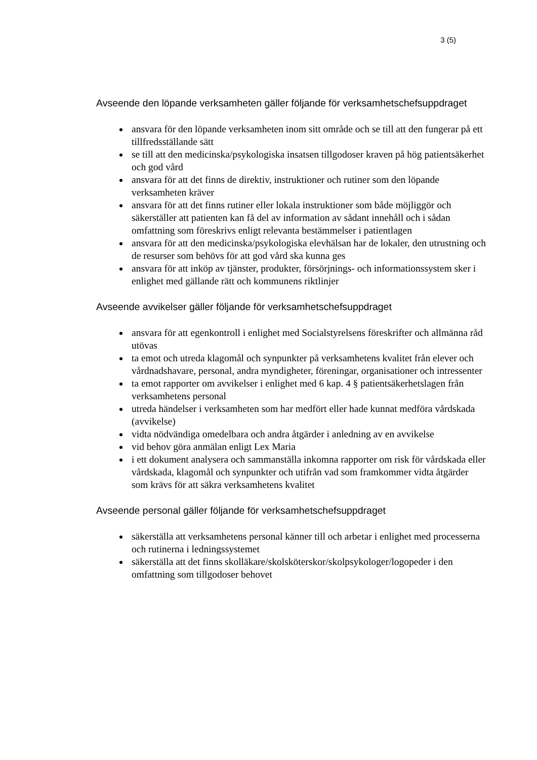3 (5)
Avseende den löpande verksamheten gäller följande för verksamhetschefsuppdraget
ansvara för den löpande verksamheten inom sitt område och se till att den fungerar på ett tillfredsställande sätt
se till att den medicinska/psykologiska insatsen tillgodoser kraven på hög patientsäkerhet och god vård
ansvara för att det finns de direktiv, instruktioner och rutiner som den löpande verksamheten kräver
ansvara för att det finns rutiner eller lokala instruktioner som både möjliggör och säkerställer att patienten kan få del av information av sådant innehåll och i sådan omfattning som föreskrivs enligt relevanta bestämmelser i patientlagen
ansvara för att den medicinska/psykologiska elevhälsan har de lokaler, den utrustning och de resurser som behövs för att god vård ska kunna ges
ansvara för att inköp av tjänster, produkter, försörjnings- och informationssystem sker i enlighet med gällande rätt och kommunens riktlinjer
Avseende avvikelser gäller följande för verksamhetschefsuppdraget
ansvara för att egenkontroll i enlighet med Socialstyrelsens föreskrifter och allmänna råd utövas
ta emot och utreda klagomål och synpunkter på verksamhetens kvalitet från elever och vårdnadshavare, personal, andra myndigheter, föreningar, organisationer och intressenter
ta emot rapporter om avvikelser i enlighet med 6 kap. 4 § patientsäkerhetslagen från verksamhetens personal
utreda händelser i verksamheten som har medfört eller hade kunnat medföra vårdskada (avvikelse)
vidta nödvändiga omedelbara och andra åtgärder i anledning av en avvikelse
vid behov göra anmälan enligt Lex Maria
i ett dokument analysera och sammanställa inkomna rapporter om risk för vårdskada eller vårdskada, klagomål och synpunkter och utifrån vad som framkommer vidta åtgärder som krävs för att säkra verksamhetens kvalitet
Avseende personal gäller följande för verksamhetschefsuppdraget
säkerställa att verksamhetens personal känner till och arbetar i enlighet med processerna och rutinerna i ledningssystemet
säkerställa att det finns skolläkare/skolsköterskor/skolpsykologer/logopeder i den omfattning som tillgodoser behovet